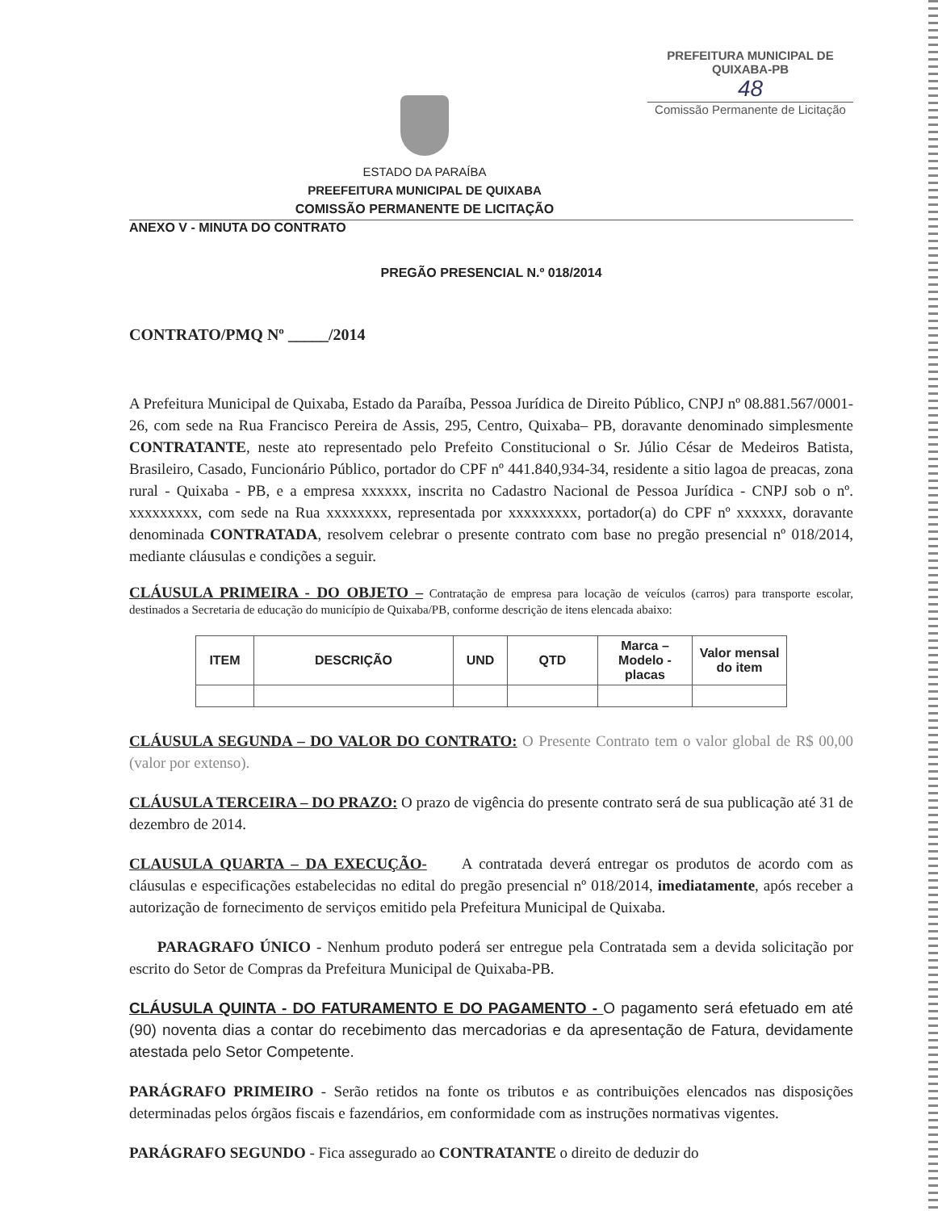ESTADO DA PARAÍBA
PREEFEITURA MUNICIPAL DE QUIXABA
COMISSÃO PERMANENTE DE LICITAÇÃO
PREFEITURA MUNICIPAL DE QUIXABA-PB
48
Comissão Permanente de Licitação
ANEXO V - MINUTA DO CONTRATO
PREGÃO PRESENCIAL N.º 018/2014
CONTRATO/PMQ Nº _____/2014
A Prefeitura Municipal de Quixaba, Estado da Paraíba, Pessoa Jurídica de Direito Público, CNPJ nº 08.881.567/0001-26, com sede na Rua Francisco Pereira de Assis, 295, Centro, Quixaba– PB, doravante denominado simplesmente CONTRATANTE, neste ato representado pelo Prefeito Constitucional o Sr. Júlio César de Medeiros Batista, Brasileiro, Casado, Funcionário Público, portador do CPF nº 441.840,934-34, residente a sitio lagoa de preacas, zona rural - Quixaba - PB, e a empresa xxxxxx, inscrita no Cadastro Nacional de Pessoa Jurídica - CNPJ sob o nº. xxxxxxxxx, com sede na Rua xxxxxxxx, representada por xxxxxxxxx, portador(a) do CPF nº xxxxxx, doravante denominada CONTRATADA, resolvem celebrar o presente contrato com base no pregão presencial nº 018/2014, mediante cláusulas e condições a seguir.
CLÁUSULA PRIMEIRA - DO OBJETO – Contratação de empresa para locação de veículos (carros) para transporte escolar, destinados a Secretaria de educação do município de Quixaba/PB, conforme descrição de itens elencada abaixo:
| ITEM | DESCRIÇÃO | UND | QTD | Marca – Modelo - placas | Valor mensal do item |
| --- | --- | --- | --- | --- | --- |
CLÁUSULA SEGUNDA – DO VALOR DO CONTRATO: O Presente Contrato tem o valor global de R$ 00,00 (valor por extenso).
CLÁUSULA TERCEIRA – DO PRAZO: O prazo de vigência do presente contrato será de sua publicação até 31 de dezembro de 2014.
CLAUSULA QUARTA – DA EXECUÇÃO- A contratada deverá entregar os produtos de acordo com as cláusulas e especificações estabelecidas no edital do pregão presencial nº 018/2014, imediatamente, após receber a autorização de fornecimento de serviços emitido pela Prefeitura Municipal de Quixaba.
PARAGRAFO ÚNICO - Nenhum produto poderá ser entregue pela Contratada sem a devida solicitação por escrito do Setor de Compras da Prefeitura Municipal de Quixaba-PB.
CLÁUSULA QUINTA - DO FATURAMENTO E DO PAGAMENTO - O pagamento será efetuado em até (90) noventa dias a contar do recebimento das mercadorias e da apresentação de Fatura, devidamente atestada pelo Setor Competente.
PARÁGRAFO PRIMEIRO - Serão retidos na fonte os tributos e as contribuições elencados nas disposições determinadas pelos órgãos fiscais e fazendários, em conformidade com as instruções normativas vigentes.
PARÁGRAFO SEGUNDO - Fica assegurado ao CONTRATANTE o direito de deduzir do